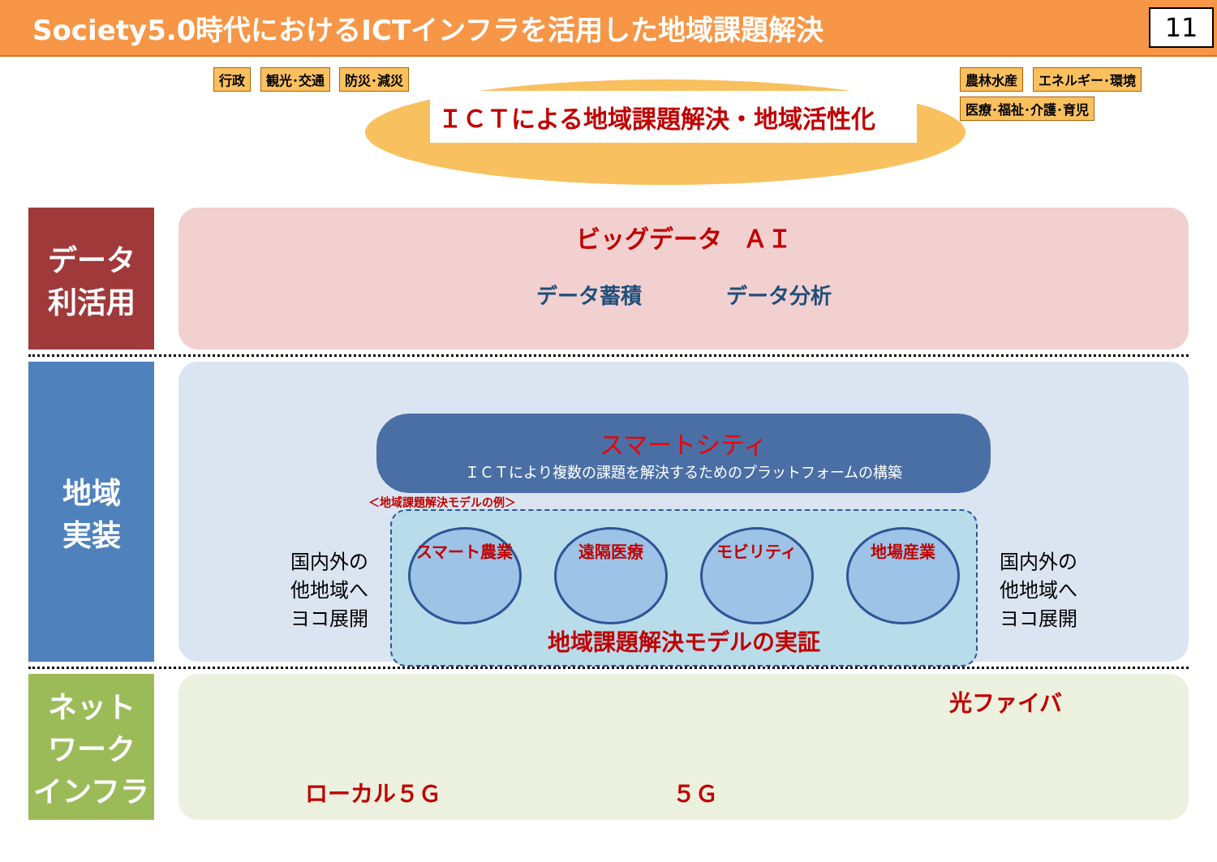Society5.0時代におけるICTインフラを活用した地域課題解決
11
行政 観光･交通 防災･減災
ＩＣＴによる地域課題解決・地域活性化
農林水産 エネルギー･環境 医療･福祉･介護･育児
データ
利活用
ビッグデータ　ＡＩ
データ蓄積　　　　データ分析
地域
実装
スマートシティ
ＩＣＴにより複数の課題を解決するためのプラットフォームの構築
＜地域課題解決モデルの例＞
国内外の
他地域へ
ヨコ展開
スマート農業 遠隔医療 モビリティ 地場産業
地域課題解決モデルの実証
国内外の
他地域へ
ヨコ展開
ネット
ワーク
インフラ
ローカル５Ｇ ５Ｇ 光ファイバ